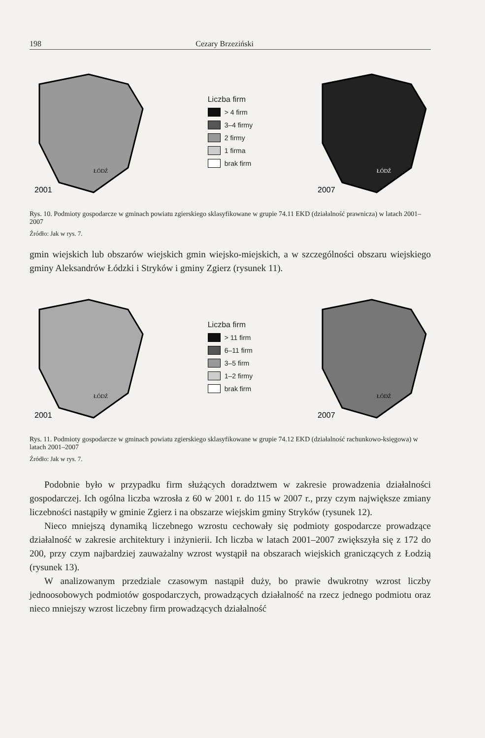198 Cezary Brzeziński
2001
ŁÓDŹ
Liczba firm
> 4 firm
3–4 firmy
2 firmy
1 firma
brak firm
2007
ŁÓDŹ
Rys. 10. Podmioty gospodarcze w gminach powiatu zgierskiego sklasyfikowane w grupie 74.11 EKD (działalność prawnicza) w latach 2001–2007
Źródło: Jak w rys. 7.
gmin wiejskich lub obszarów wiejskich gmin wiejsko-miejskich, a w szczególności obszaru wiejskiego gminy Aleksandrów Łódzki i Stryków i gminy Zgierz (rysunek 11).
2001
ŁÓDŹ
Liczba firm
> 11 firm
6–11 firm
3–5 firm
1–2 firmy
brak firm
2007
ŁÓDŹ
Rys. 11. Podmioty gospodarcze w gminach powiatu zgierskiego sklasyfikowane w grupie 74.12 EKD (działalność rachunkowo-księgowa) w latach 2001–2007
Źródło: Jak w rys. 7.
Podobnie było w przypadku firm służących doradztwem w zakresie prowadzenia działalności gospodarczej. Ich ogólna liczba wzrosła z 60 w 2001 r. do 115 w 2007 r., przy czym największe zmiany liczebności nastąpiły w gminie Zgierz i na obszarze wiejskim gminy Stryków (rysunek 12).
Nieco mniejszą dynamiką liczebnego wzrostu cechowały się podmioty gospodarcze prowadzące działalność w zakresie architektury i inżynierii. Ich liczba w latach 2001–2007 zwiększyła się z 172 do 200, przy czym najbardziej zauważalny wzrost wystąpił na obszarach wiejskich graniczących z Łodzią (rysunek 13).
W analizowanym przedziale czasowym nastąpił duży, bo prawie dwukrotny wzrost liczby jednoosobowych podmiotów gospodarczych, prowadzących działalność na rzecz jednego podmiotu oraz nieco mniejszy wzrost liczebny firm prowadzących działalność